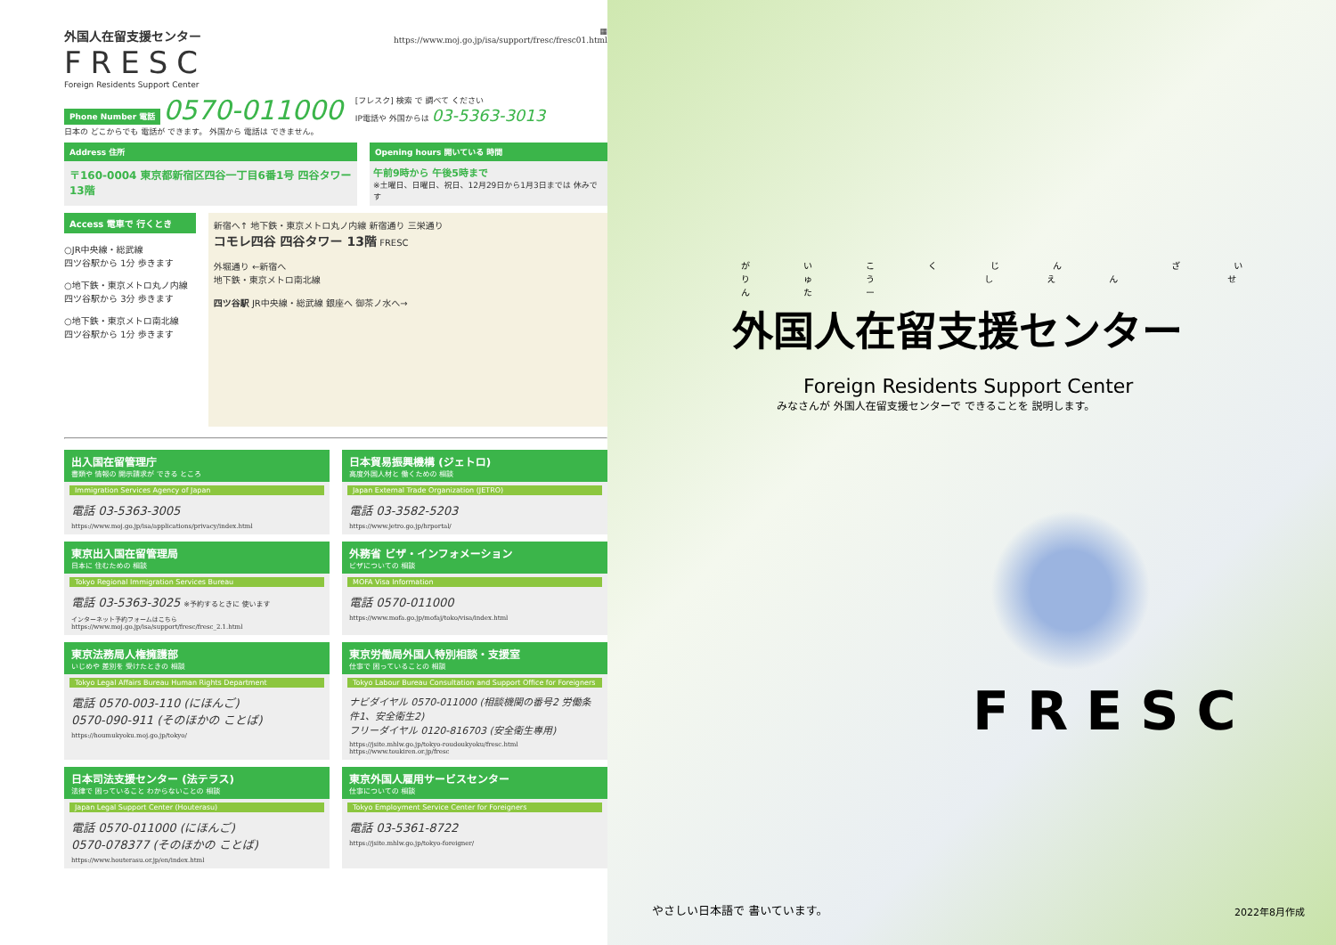外国人在留支援センター
FRESC
Foreign Residents Support Center
▦
https://www.moj.go.jp/isa/support/fresc/fresc01.html
Phone Number 電話 0570-011000
日本の どこからでも 電話が できます。 外国から 電話は できません。
[フレスク] 検索 で 調べて ください
IP電話や 外国からは 03-5363-3013
Address 住所
〒160-0004 東京都新宿区四谷一丁目6番1号 四谷タワー13階
Opening hours 開いている 時間
午前9時から 午後5時まで
※土曜日、日曜日、祝日、12月29日から1月3日までは 休みです
Access 電車で 行くとき
○JR中央線・総武線
四ツ谷駅から 1分 歩きます
○地下鉄・東京メトロ丸ノ内線
四ツ谷駅から 3分 歩きます
○地下鉄・東京メトロ南北線
四ツ谷駅から 1分 歩きます
新宿へ↑ 地下鉄・東京メトロ丸ノ内線 新宿通り 三栄通り
コモレ四谷 四谷タワー 13階 FRESC
外堀通り ←新宿へ
地下鉄・東京メトロ南北線
四ツ谷駅 JR中央線・総武線 銀座へ 御茶ノ水へ→
出入国在留管理庁
書類や 情報の 開示請求が できる ところ
Immigration Services Agency of Japan
電話 03-5363-3005
https://www.moj.go.jp/isa/applications/privacy/index.html
日本貿易振興機構 (ジェトロ)
高度外国人材と 働くための 相談
Japan External Trade Organization (JETRO)
電話 03-3582-5203
https://www.jetro.go.jp/hrportal/
東京出入国在留管理局
日本に 住むための 相談
Tokyo Regional Immigration Services Bureau
電話 03-5363-3025 ※予約するときに 使います
インターネット予約フォームはこちら
https://www.moj.go.jp/isa/support/fresc/fresc_2.1.html
外務省 ビザ・インフォメーション
ビザについての 相談
MOFA Visa Information
電話 0570-011000
https://www.mofa.go.jp/mofaj/toko/visa/index.html
東京法務局人権擁護部
いじめや 差別を 受けたときの 相談
Tokyo Legal Affairs Bureau Human Rights Department
電話 0570-003-110 (にほんご)
0570-090-911 (そのほかの ことば)
https://houmukyoku.moj.go.jp/tokyo/
東京労働局外国人特別相談・支援室
仕事で 困っていることの 相談
Tokyo Labour Bureau Consultation and Support Office for Foreigners
ナビダイヤル 0570-011000 (相談機関の番号2 労働条件1、安全衛生2)
フリーダイヤル 0120-816703 (安全衛生専用)
https://jsite.mhlw.go.jp/tokyo-roudoukyoku/fresc.html https://www.toukiren.or.jp/fresc
日本司法支援センター (法テラス)
法律で 困っていること わからないことの 相談
Japan Legal Support Center (Houterasu)
電話 0570-011000 (にほんご)
0570-078377 (そのほかの ことば)
https://www.houterasu.or.jp/en/index.html
東京外国人雇用サービスセンター
仕事についての 相談
Tokyo Employment Service Center for Foreigners
電話 03-5361-8722
https://jsite.mhlw.go.jp/tokyo-foreigner/
がいこくじん ざいりゅう しえん せんたー
外国人在留支援センター
Foreign Residents Support Center
みなさんが 外国人在留支援センターで できることを 説明します。
FRESC
やさしい日本語で 書いています。 2022年8月作成